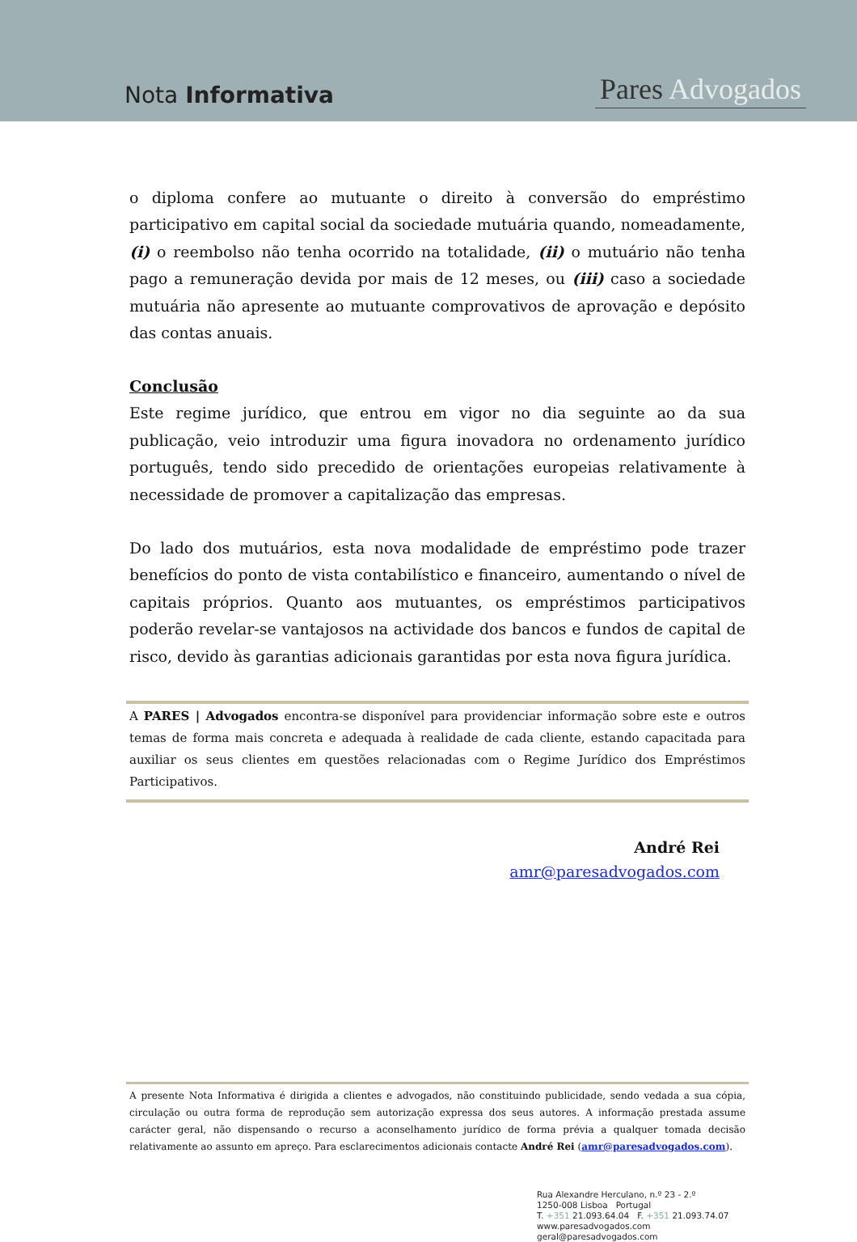Nota Informativa
Pares Advogados
o diploma confere ao mutuante o direito à conversão do empréstimo participativo em capital social da sociedade mutuária quando, nomeadamente, (i) o reembolso não tenha ocorrido na totalidade, (ii) o mutuário não tenha pago a remuneração devida por mais de 12 meses, ou (iii) caso a sociedade mutuária não apresente ao mutuante comprovativos de aprovação e depósito das contas anuais.
Conclusão
Este regime jurídico, que entrou em vigor no dia seguinte ao da sua publicação, veio introduzir uma figura inovadora no ordenamento jurídico português, tendo sido precedido de orientações europeias relativamente à necessidade de promover a capitalização das empresas.
Do lado dos mutuários, esta nova modalidade de empréstimo pode trazer benefícios do ponto de vista contabilístico e financeiro, aumentando o nível de capitais próprios. Quanto aos mutuantes, os empréstimos participativos poderão revelar-se vantajosos na actividade dos bancos e fundos de capital de risco, devido às garantias adicionais garantidas por esta nova figura jurídica.
A PARES | Advogados encontra-se disponível para providenciar informação sobre este e outros temas de forma mais concreta e adequada à realidade de cada cliente, estando capacitada para auxiliar os seus clientes em questões relacionadas com o Regime Jurídico dos Empréstimos Participativos.
André Rei
amr@paresadvogados.com
A presente Nota Informativa é dirigida a clientes e advogados, não constituindo publicidade, sendo vedada a sua cópia, circulação ou outra forma de reprodução sem autorização expressa dos seus autores. A informação prestada assume carácter geral, não dispensando o recurso a aconselhamento jurídico de forma prévia a qualquer tomada decisão relativamente ao assunto em apreço. Para esclarecimentos adicionais contacte André Rei (amr@paresadvogados.com).
Rua Alexandre Herculano, n.º 23 - 2.º
1250-008 Lisboa Portugal
T. +351 21.093.64.04 F. +351 21.093.74.07
www.paresadvogados.com
geral@paresadvogados.com